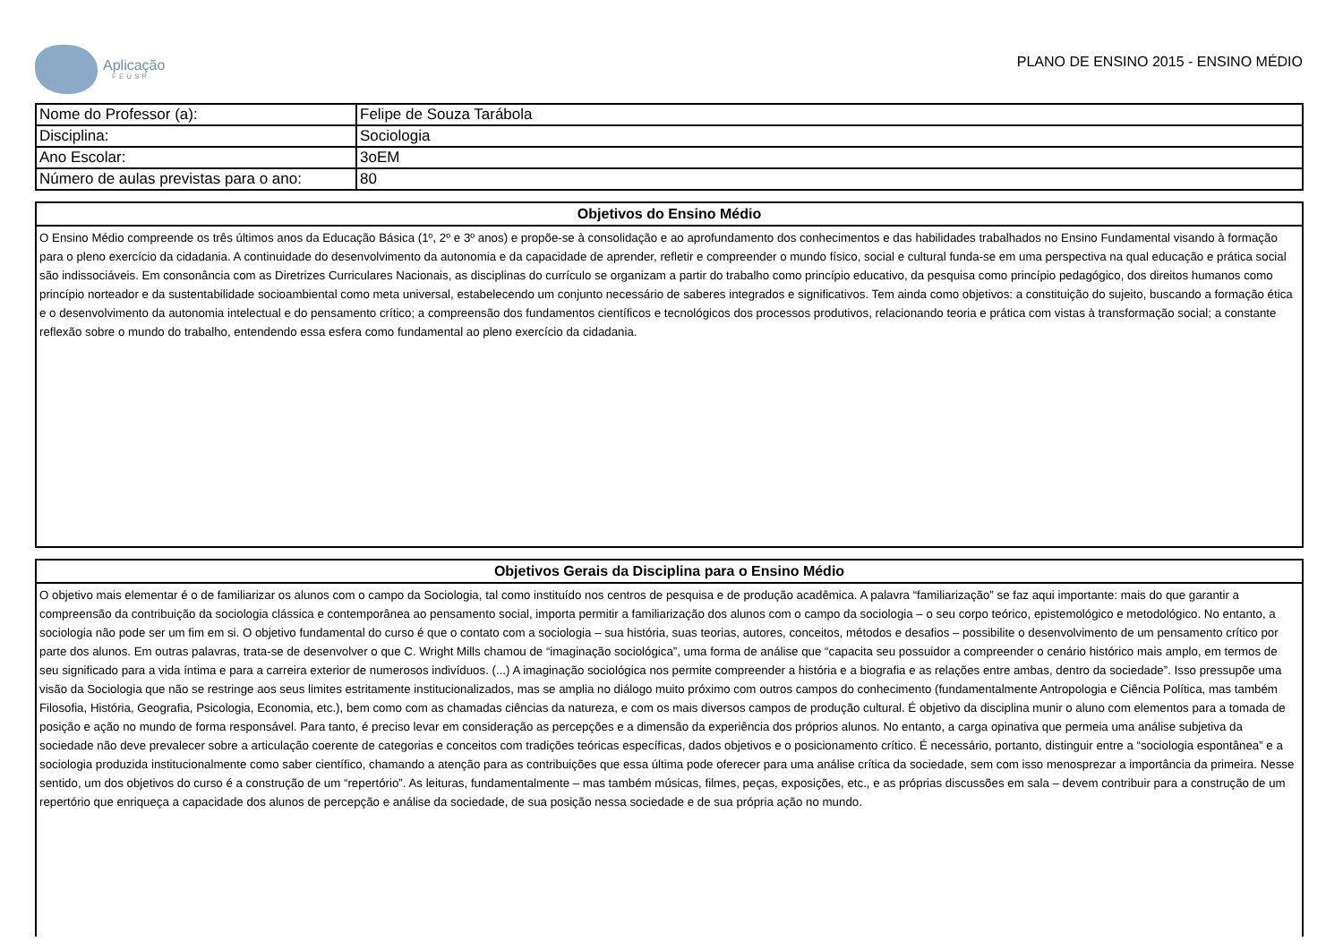Aplicação
FEUSP
PLANO DE ENSINO 2015 - ENSINO MÉDIO
| Nome do Professor (a): | Felipe de Souza Tarábola |
| Disciplina: | Sociologia |
| Ano Escolar: | 3oEM |
| Número de aulas previstas para o ano: | 80 |
Objetivos do Ensino Médio
O Ensino Médio compreende os três últimos anos da Educação Básica (1º, 2º e 3º anos) e propõe-se à consolidação e ao aprofundamento dos conhecimentos e das habilidades trabalhados no Ensino Fundamental visando à formação para o pleno exercício da cidadania. A continuidade do desenvolvimento da autonomia e da capacidade de aprender, refletir e compreender o mundo físico, social e cultural funda-se em uma perspectiva na qual educação e prática social são indissociáveis. Em consonância com as Diretrizes Curriculares Nacionais, as disciplinas do currículo se organizam a partir do trabalho como princípio educativo, da pesquisa como princípio pedagógico, dos direitos humanos como princípio norteador e da sustentabilidade socioambiental como meta universal, estabelecendo um conjunto necessário de saberes integrados e significativos. Tem ainda como objetivos: a constituição do sujeito, buscando a formação ética e o desenvolvimento da autonomia intelectual e do pensamento crítico; a compreensão dos fundamentos científicos e tecnológicos dos processos produtivos, relacionando teoria e prática com vistas à transformação social; a constante reflexão sobre o mundo do trabalho, entendendo essa esfera como fundamental ao pleno exercício da cidadania.
Objetivos Gerais da Disciplina para o Ensino Médio
O objetivo mais elementar é o de familiarizar os alunos com o campo da Sociologia, tal como instituído nos centros de pesquisa e de produção acadêmica. A palavra “familiarização” se faz aqui importante: mais do que garantir a compreensão da contribuição da sociologia clássica e contemporânea ao pensamento social, importa permitir a familiarização dos alunos com o campo da sociologia – o seu corpo teórico, epistemológico e metodológico. No entanto, a sociologia não pode ser um fim em si. O objetivo fundamental do curso é que o contato com a sociologia – sua história, suas teorias, autores, conceitos, métodos e desafios – possibilite o desenvolvimento de um pensamento crítico por parte dos alunos. Em outras palavras, trata-se de desenvolver o que C. Wright Mills chamou de “imaginação sociológica”, uma forma de análise que “capacita seu possuidor a compreender o cenário histórico mais amplo, em termos de seu significado para a vida íntima e para a carreira exterior de numerosos indivíduos. (...) A imaginação sociológica nos permite compreender a história e a biografia e as relações entre ambas, dentro da sociedade”. Isso pressupõe uma visão da Sociologia que não se restringe aos seus limites estritamente institucionalizados, mas se amplia no diálogo muito próximo com outros campos do conhecimento (fundamentalmente Antropologia e Ciência Política, mas também Filosofia, História, Geografia, Psicologia, Economia, etc.), bem como com as chamadas ciências da natureza, e com os mais diversos campos de produção cultural. É objetivo da disciplina munir o aluno com elementos para a tomada de posição e ação no mundo de forma responsável. Para tanto, é preciso levar em consideração as percepções e a dimensão da experiência dos próprios alunos. No entanto, a carga opinativa que permeia uma análise subjetiva da sociedade não deve prevalecer sobre a articulação coerente de categorias e conceitos com tradições teóricas específicas, dados objetivos e o posicionamento crítico. É necessário, portanto, distinguir entre a “sociologia espontânea” e a sociologia produzida institucionalmente como saber científico, chamando a atenção para as contribuições que essa última pode oferecer para uma análise crítica da sociedade, sem com isso menosprezar a importância da primeira. Nesse sentido, um dos objetivos do curso é a construção de um “repertório”. As leituras, fundamentalmente – mas também músicas, filmes, peças, exposições, etc., e as próprias discussões em sala – devem contribuir para a construção de um repertório que enriqueça a capacidade dos alunos de percepção e análise da sociedade, de sua posição nessa sociedade e de sua própria ação no mundo.